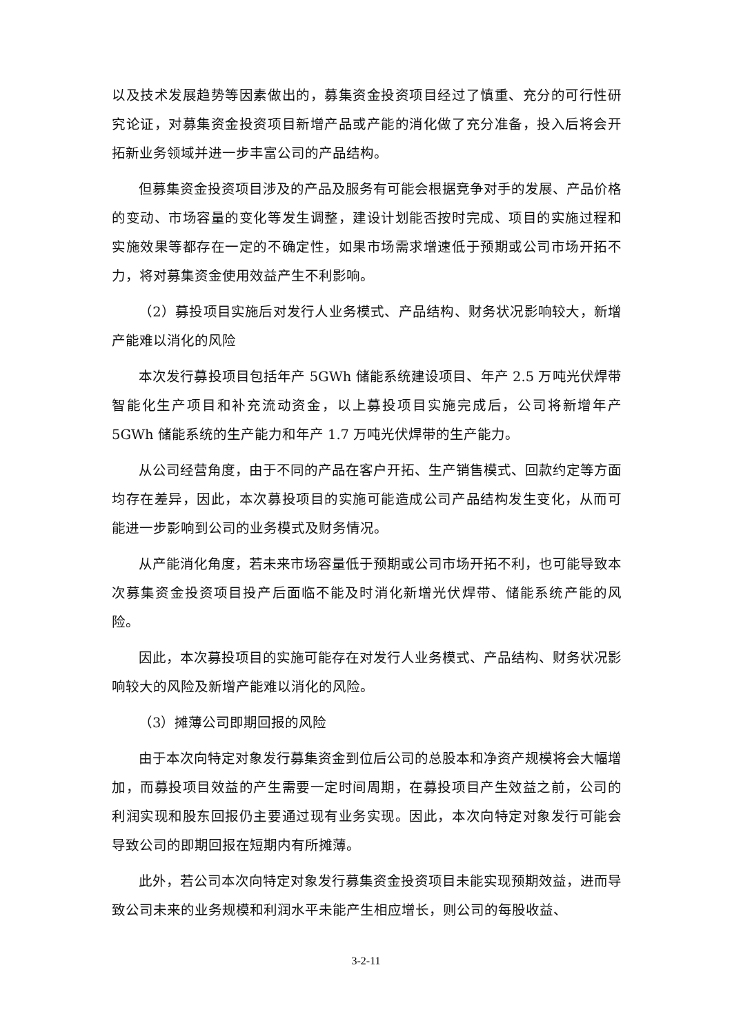以及技术发展趋势等因素做出的，募集资金投资项目经过了慎重、充分的可行性研究论证，对募集资金投资项目新增产品或产能的消化做了充分准备，投入后将会开拓新业务领域并进一步丰富公司的产品结构。
但募集资金投资项目涉及的产品及服务有可能会根据竞争对手的发展、产品价格的变动、市场容量的变化等发生调整，建设计划能否按时完成、项目的实施过程和实施效果等都存在一定的不确定性，如果市场需求增速低于预期或公司市场开拓不力，将对募集资金使用效益产生不利影响。
（2）募投项目实施后对发行人业务模式、产品结构、财务状况影响较大，新增产能难以消化的风险
本次发行募投项目包括年产 5GWh 储能系统建设项目、年产 2.5 万吨光伏焊带智能化生产项目和补充流动资金，以上募投项目实施完成后，公司将新增年产 5GWh 储能系统的生产能力和年产 1.7 万吨光伏焊带的生产能力。
从公司经营角度，由于不同的产品在客户开拓、生产销售模式、回款约定等方面均存在差异，因此，本次募投项目的实施可能造成公司产品结构发生变化，从而可能进一步影响到公司的业务模式及财务情况。
从产能消化角度，若未来市场容量低于预期或公司市场开拓不利，也可能导致本次募集资金投资项目投产后面临不能及时消化新增光伏焊带、储能系统产能的风险。
因此，本次募投项目的实施可能存在对发行人业务模式、产品结构、财务状况影响较大的风险及新增产能难以消化的风险。
（3）摊薄公司即期回报的风险
由于本次向特定对象发行募集资金到位后公司的总股本和净资产规模将会大幅增加，而募投项目效益的产生需要一定时间周期，在募投项目产生效益之前，公司的利润实现和股东回报仍主要通过现有业务实现。因此，本次向特定对象发行可能会导致公司的即期回报在短期内有所摊薄。
此外，若公司本次向特定对象发行募集资金投资项目未能实现预期效益，进而导致公司未来的业务规模和利润水平未能产生相应增长，则公司的每股收益、
3-2-11